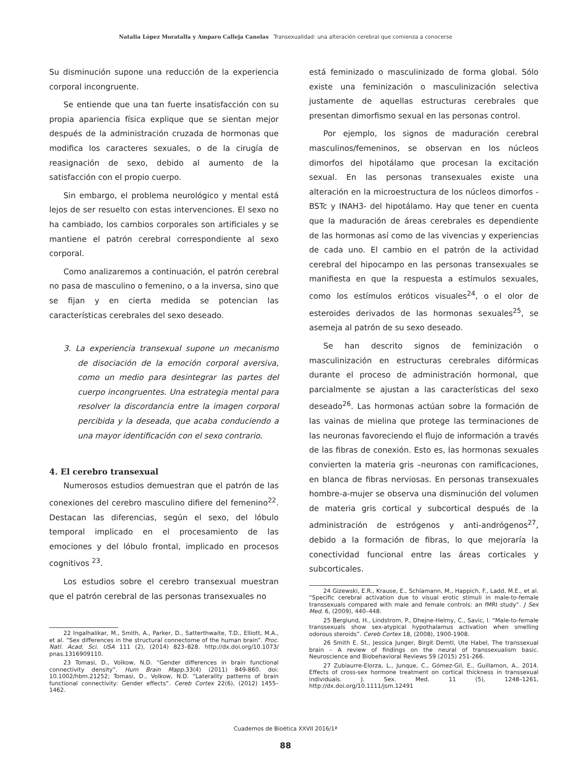Natalia López Moratalla y Amparo Calleja Canelas Transexualidad: una alteración cerebral que comienza a conocerse
Su disminución supone una reducción de la experiencia corporal incongruente.
Se entiende que una tan fuerte insatisfacción con su propia apariencia física explique que se sientan mejor después de la administración cruzada de hormonas que modifica los caracteres sexuales, o de la cirugía de reasignación de sexo, debido al aumento de la satisfacción con el propio cuerpo.
Sin embargo, el problema neurológico y mental está lejos de ser resuelto con estas intervenciones. El sexo no ha cambiado, los cambios corporales son artificiales y se mantiene el patrón cerebral correspondiente al sexo corporal.
Como analizaremos a continuación, el patrón cerebral no pasa de masculino o femenino, o a la inversa, sino que se fijan y en cierta medida se potencian las características cerebrales del sexo deseado.
3. La experiencia transexual supone un mecanismo de disociación de la emoción corporal aversiva, como un medio para desintegrar las partes del cuerpo incongruentes. Una estrategia mental para resolver la discordancia entre la imagen corporal percibida y la deseada, que acaba conduciendo a una mayor identificación con el sexo contrario.
4. El cerebro transexual
Numerosos estudios demuestran que el patrón de las conexiones del cerebro masculino difiere del femenino<sup>22</sup>. Destacan las diferencias, según el sexo, del lóbulo temporal implicado en el procesamiento de las emociones y del lóbulo frontal, implicado en procesos cognitivos <sup>23</sup>.
Los estudios sobre el cerebro transexual muestran que el patrón cerebral de las personas transexuales no
22 Ingalhalikar, M., Smith, A., Parker, D., Satterthwaite, T.D., Elliott, M.A., et al. “Sex differences in the structural connectome of the human brain”. Proc. Natl. Acad. Sci. USA 111 (2), (2014) 823–828. http://dx.doi.org/10.1073/ pnas.1316909110.
23 Tomasi, D., Volkow, N.D. “Gender differences in brain functional connectivity density”. Hum Brain Mapp. 33(4) (2011) 849-860. doi: 10.1002/hbm.21252; Tomasi, D., Volkow, N.D. “Laterality patterns of brain functional connectivity: Gender effects”. Cereb Cortex 22(6), (2012) 1455–1462.
está feminizado o masculinizado de forma global. Sólo existe una feminización o masculinización selectiva justamente de aquellas estructuras cerebrales que presentan dimorfismo sexual en las personas control.
Por ejemplo, los signos de maduración cerebral masculinos/femeninos, se observan en los núcleos dimorfos del hipotálamo que procesan la excitación sexual. En las personas transexuales existe una alteración en la microestructura de los núcleos dimorfos -BSTc y INAH3- del hipotálamo. Hay que tener en cuenta que la maduración de áreas cerebrales es dependiente de las hormonas así como de las vivencias y experiencias de cada uno. El cambio en el patrón de la actividad cerebral del hipocampo en las personas transexuales se manifiesta en que la respuesta a estímulos sexuales, como los estímulos eróticos visuales<sup>24</sup>, o el olor de esteroides derivados de las hormonas sexuales<sup>25</sup>, se asemeja al patrón de su sexo deseado.
Se han descrito signos de feminización o masculinización en estructuras cerebrales difórmicas durante el proceso de administración hormonal, que parcialmente se ajustan a las características del sexo deseado<sup>26</sup>. Las hormonas actúan sobre la formación de las vainas de mielina que protege las terminaciones de las neuronas favoreciendo el flujo de información a través de las fibras de conexión. Esto es, las hormonas sexuales convierten la materia gris –neuronas con ramificaciones, en blanca de fibras nerviosas. En personas transexuales hombre-a-mujer se observa una disminución del volumen de materia gris cortical y subcortical después de la administración de estrógenos y anti-andrógenos<sup>27</sup>, debido a la formación de fibras, lo que mejoraría la conectividad funcional entre las áreas corticales y subcorticales.
24 Gizewski, E.R., Krause, E., Schlamann, M., Happich, F., Ladd, M.E., et al. “Specific cerebral activation due to visual erotic stimuli in male-to-female transsexuals compared with male and female controls: an fMRI study”. J Sex Med. 6, (2009), 440–448.
25 Berglund, H., Lindstrom, P., Dhejne-Helmy, C., Savic, I. “Male-to-female transsexuals show sex-atypical hypothalamus activation when smelling odorous steroids”. Cereb Cortex 18, (2008), 1900-1908.
26 Smith E. St., Jessica Junger, Birgit Derntl, Ute Habel, The transsexual brain – A review of findings on the neural of transsexualism basic. Neuroscience and Biobehavioral Reviews 59 (2015) 251-266.
27 Zubiaurre-Elorza, L., Junque, C., Gómez-Gil, E., Guillamon, A., 2014. Effects of cross-sex hormone treatment on cortical thickness in transsexual individuals. J. Sex. Med. 11 (5), 1248–1261, http://dx.doi.org/10.1111/jsm.12491
Cuadernos de Bioética XXVII 2016/1ª
88